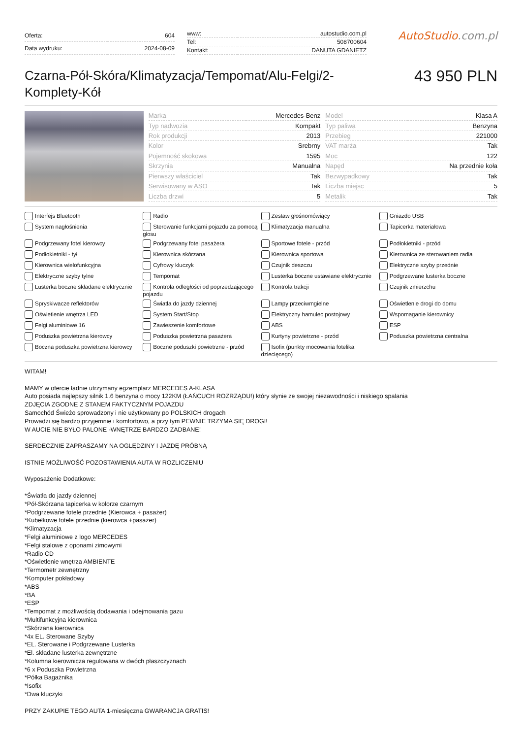| Oferta: | 604 |
| Data wydruku: | 2024-08-09 |
| www: | autostudio.com.pl |
| Tel: | 508700604 |
| Kontakt: | DANUTA GDANIETZ |
AutoStudio.com.pl
Czarna-Pół-Skóra/Klimatyzacja/Tempomat/Alu-Felgi/2-Komplety-Kół
43 950 PLN
| Marka | Mercedes-Benz |
| Typ nadwozia | Kompakt |
| Rok produkcji | 2013 |
| Kolor | Srebrny |
| Pojemność skokowa | 1595 |
| Skrzynia | Manualna |
| Pierwszy właściciel | Tak |
| Serwisowany w ASO | Tak |
| Liczba drzwi | 5 |
| Model | Klasa A |
| Typ paliwa | Benzyna |
| Przebieg | 221000 |
| VAT marża | Tak |
| Moc | 122 |
| Napęd | Na przednie koła |
| Bezwypadkowy | Tak |
| Liczba miejsc | 5 |
| Metalik | Tak |
Interfejs Bluetooth
Radio
Zestaw głośnomówiący
Gniazdo USB
System nagłośnienia
Sterowanie funkcjami pojazdu za pomocą głosu
Klimatyzacja manualna
Tapicerka materiałowa
Podgrzewany fotel kierowcy
Podgrzewany fotel pasażera
Sportowe fotele - przód
Podłokietniki - przód
Podłokietniki - tył
Kierownica skórzana
Kierownica sportowa
Kierownica ze sterowaniem radia
Kierownica wielofunkcyjna
Cyfrowy kluczyk
Czujnik deszczu
Elektryczne szyby przednie
Elektryczne szyby tylne
Tempomat
Lusterka boczne ustawiane elektrycznie
Podgrzewane lusterka boczne
Lusterka boczne składane elektrycznie
Kontrola odległości od poprzedzającego pojazdu
Kontrola trakcji
Czujnik zmierzchu
Spryskiwacze reflektorów
Światła do jazdy dziennej
Lampy przeciwmgielne
Oświetlenie drogi do domu
Oświetlenie wnętrza LED
System Start/Stop
Elektryczny hamulec postojowy
Wspomaganie kierownicy
Felgi aluminiowe 16
Zawieszenie komfortowe
ABS
ESP
Poduszka powietrzna kierowcy
Poduszka powietrzna pasażera
Kurtyny powietrzne - przód
Poduszka powietrzna centralna
Boczna poduszka powietrzna kierowcy
Boczne poduszki powietrzne - przód
Isofix (punkty mocowania fotelika dziecięcego)
WITAM!
MAMY w ofercie ładnie utrzymany egzemplarz MERCEDES A-KLASA
Auto posiada najlepszy silnik 1.6 benzyna o mocy 122KM (ŁAŃCUCH ROZRZĄDU!) który słynie ze swojej niezawodności i niskiego spalania
ZDJĘCIA ZGODNE Z STANEM FAKTYCZNYM POJAZDU
Samochód Świeżo sprowadzony i nie użytkowany po POLSKICH drogach
Prowadzi się bardzo przyjemnie i komfortowo, a przy tym PEWNIE TRZYMA SIĘ DROGI!
W AUCIE NIE BYŁO PALONE -WNĘTRZE BARDZO ZADBANE!
SERDECZNIE ZAPRASZAMY NA OGLĘDZINY I JAZDĘ PRÓBNĄ
ISTNIE MOŻLIWOŚĆ POZOSTAWIENIA AUTA W ROZLICZENIU
Wyposażenie Dodatkowe:
*Światła do jazdy dziennej
*Pół-Skórzana tapicerka w kolorze czarnym
*Podgrzewane fotele przednie (Kierowca + pasażer)
*Kubełkowe fotele przednie (kierowca +pasażer)
*Klimatyzacja
*Felgi aluminiowe z logo MERCEDES
*Felgi stalowe z oponami zimowymi
*Radio CD
*Oświetlenie wnętrza AMBIENTE
*Termometr zewnętrzny
*Komputer pokładowy
*ABS
*BA
*ESP
*Tempomat z możliwością dodawania i odejmowania gazu
*Multifunkcyjna kierownica
*Skórzana kierownica
*4x EL. Sterowane Szyby
*EL. Sterowane i Podgrzewane Lusterka
*El. składane lusterka zewnętrzne
*Kolumna kierownicza regulowana w dwóch płaszczyznach
*6 x Poduszka Powietrzna
*Półka Bagażnika
*Isofix
*Dwa kluczyki
PRZY ZAKUPIE TEGO AUTA 1-miesięczna GWARANCJA GRATIS!